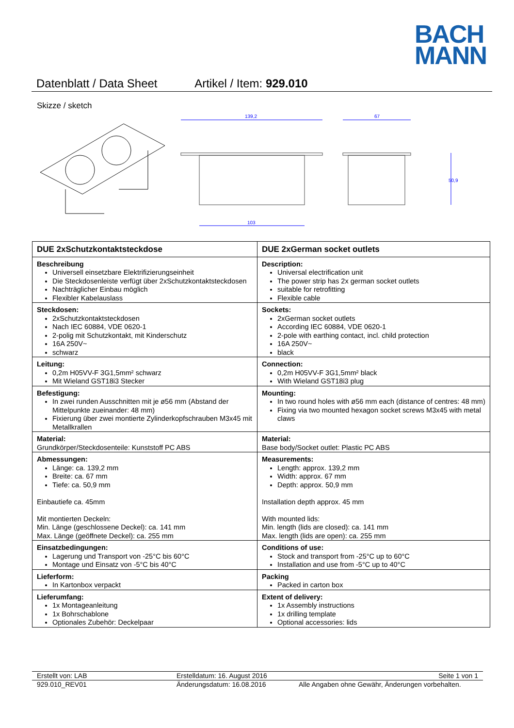BACH
MANN
Datenblatt / Data Sheet Artikel / Item: 929.010
Skizze / sketch
139,2
103
67
50,9
| DUE 2xSchutzkontaktsteckdose | DUE 2xGerman socket outlets |
| --- | --- |
| Beschreibung Universell einsetzbare Elektrifizierungseinheit Die Steckdosenleiste verfügt über 2xSchutzkontaktsteckdosen Nachträglicher Einbau möglich Flexibler Kabelauslass | Description: Universal electrification unit The power strip has 2x german socket outlets suitable for retrofitting Flexible cable |
| Steckdosen: 2xSchutzkontaktsteckdosen Nach IEC 60884, VDE 0620-1 2-polig mit Schutzkontakt, mit Kinderschutz 16A 250V~ schwarz | Sockets: 2xGerman socket outlets According IEC 60884, VDE 0620-1 2-pole with earthing contact, incl. child protection 16A 250V~ black |
| Leitung: 0,2m H05VV-F 3G1,5mm² schwarz Mit Wieland GST18i3 Stecker | Connection: 0,2m H05VV-F 3G1,5mm² black With Wieland GST18i3 plug |
| Befestigung: In zwei runden Ausschnitten mit je ø56 mm (Abstand der Mittelpunkte zueinander: 48 mm) Fixierung über zwei montierte Zylinderkopfschrauben M3x45 mit Metallkrallen | Mounting: In two round holes with ø56 mm each (distance of centres: 48 mm) Fixing via two mounted hexagon socket screws M3x45 with metal claws |
| Material: Grundkörper/Steckdosenteile: Kunststoff PC ABS | Material: Base body/Socket outlet: Plastic PC ABS |
| Abmessungen: Länge: ca. 139,2 mm Breite: ca. 67 mm Tiefe: ca. 50,9 mm Einbautiefe ca. 45mm Mit montierten Deckeln: Min. Länge (geschlossene Deckel): ca. 141 mm Max. Länge (geöffnete Deckel): ca. 255 mm | Measurements: Length: approx. 139,2 mm Width: approx. 67 mm Depth: approx. 50,9 mm Installation depth approx. 45 mm With mounted lids: Min. length (lids are closed): ca. 141 mm Max. length (lids are open): ca. 255 mm |
| Einsatzbedingungen: Lagerung und Transport von -25°C bis 60°C Montage und Einsatz von -5°C bis 40°C | Conditions of use: Stock and transport from -25°C up to 60°C Installation and use from -5°C up to 40°C |
| Lieferform: In Kartonbox verpackt | Packing Packed in carton box |
| Lieferumfang: 1x Montageanleitung 1x Bohrschablone Optionales Zubehör: Deckelpaar | Extent of delivery: 1x Assembly instructions 1x drilling template Optional accessories: lids |
Erstellt von: LAB Erstelldatum: 16. August 2016 Seite 1 von 1
929.010_REV01 Änderungsdatum: 16.08.2016 Alle Angaben ohne Gewähr, Änderungen vorbehalten.